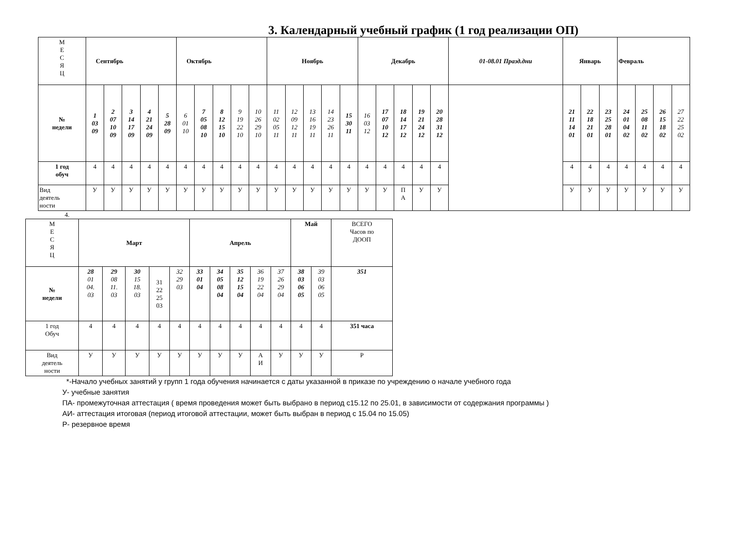3. Календарный учебный график (1 год реализации ОП)
| М Е С Я Ц | Сентябрь | | | | | Октябрь | | | | | Ноябрь | | | | | Декабрь | | | | | 01-08.01 Празд.дни | Январь | | | Февраль | | | |
| № недели | 1 03 09 | 2 07 10 09 | 3 14 17 09 | 4 21 24 09 | 5 28 09 | 6 01 10 | 7 05 08 10 | 8 12 15 10 | 9 19 22 10 | 10 26 29 10 | 11 02 05 11 | 12 09 12 11 | 13 16 19 11 | 14 23 26 11 | 15 30 11 | 16 03 12 | 17 07 10 12 | 18 14 17 12 | 19 21 24 12 | 20 28 31 12 | | 21 11 14 01 | 22 18 21 01 | 23 25 28 01 | 24 01 04 02 | 25 08 11 02 | 26 15 18 02 | 27 22 25 02 |
| 1 год обуч | 4 | 4 | 4 | 4 | 4 | 4 | 4 | 4 | 4 | 4 | 4 | 4 | 4 | 4 | 4 | 4 | 4 | 4 | 4 | 4 | | 4 | 4 | 4 | 4 | 4 | 4 | 4 |
| Вид деятель ности | У | У | У | У | У | У | У | У | У | У | У | У | У | У | У | У | У | П А | У | У | | У | У | У | У | У | У | У |
4.
| М Е С Я Ц | Март | | | | | Апрель | | | | | Май | | ВСЕГО Часов по ДООП |
| № недели | 28 01 04. 03 | 29 08 11. 03 | 30 15 18. 03 | 31 22 25 03 | 32 29 03 | 33 01 04 | 34 05 08 04 | 35 12 15 04 | 36 19 22 04 | 37 26 29 04 | 38 03 06 05 | 39 03 06 05 | 351 |
| 1 год Обуч | 4 | 4 | 4 | 4 | 4 | 4 | 4 | 4 | 4 | 4 | 4 | 4 | 351 часа |
| Вид деятель ности | У | У | У | У | У | У | У | У | А И | У | У | У | Р |
*-Начало учебных занятий у групп 1 года обучения начинается с даты указанной в приказе по учреждению о начале учебного года
У- учебные занятия
ПА- промежуточная аттестация ( время проведения может быть выбрано в период с15.12 по 25.01, в зависимости от содержания программы )
АИ- аттестация итоговая (период итоговой аттестации, может быть выбран в период с 15.04 по 15.05)
Р- резервное время